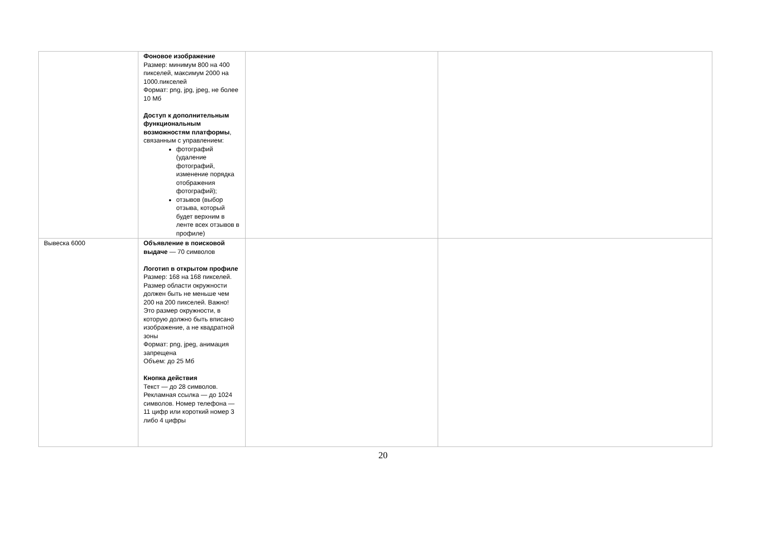| | Фоновое изображение Размер: минимум 800 на 400 пикселей, максимум 2000 на 1000.пикселей Формат: png, jpg, jpeg, не более 10 Мб Доступ к дополнительным функциональным возможностям платформы , связанным с управлением: фотографий (удаление фотографий, изменение порядка отображения фотографий); отзывов (выбор отзыва, который будет верхним в ленте всех отзывов в профиле) | | |
| Вывеска 6000 | Объявление в поисковой выдаче — 70 символов Логотип в открытом профиле Размер: 168 на 168 пикселей. Размер области окружности должен быть не меньше чем 200 на 200 пикселей. Важно! Это размер окружности, в которую должно быть вписано изображение, а не квадратной зоны Формат: png, jpeg, анимация запрещена Объем: до 25 Мб Кнопка действия Текст — до 28 символов. Рекламная ссылка — до 1024 символов. Номер телефона — 11 цифр или короткий номер 3 либо 4 цифры | | |
20